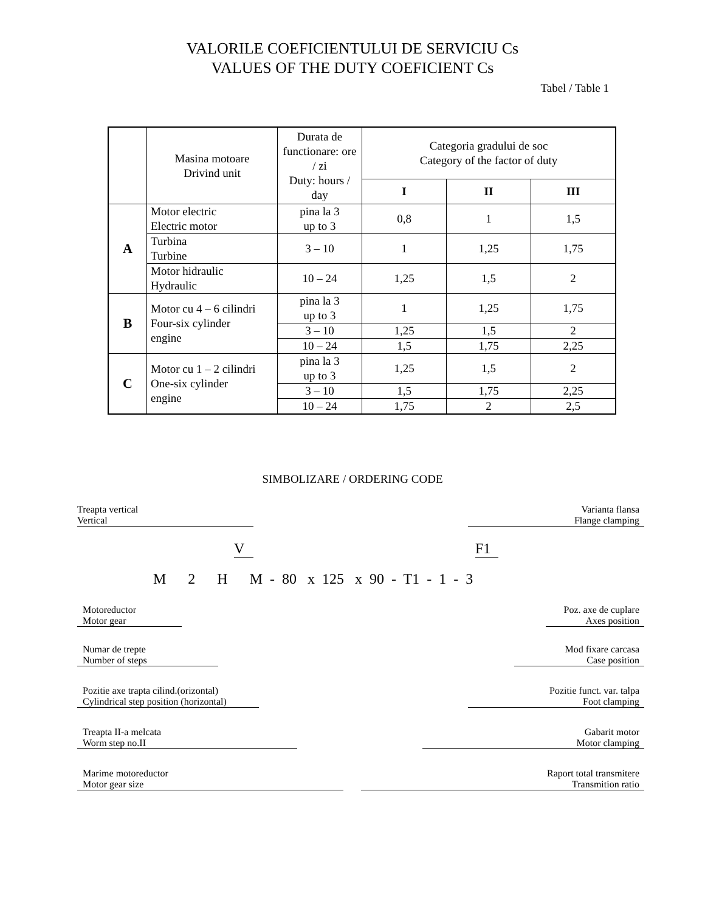VALORILE COEFICIENTULUI DE SERVICIU Cs
VALUES OF THE DUTY COEFICIENT Cs
Tabel / Table 1
| | Masina motoare Drivind unit | Durata de functionare: ore / zi Duty: hours / day | Categoria gradului de soc Category of the factor of duty | | |
| --- | --- | --- | --- | --- | --- |
| | | | I | II | III |
| A | Motor electric Electric motor | pina la 3 up to 3 | 0,8 | 1 | 1,5 |
| | Turbina Turbine | 3 – 10 | 1 | 1,25 | 1,75 |
| | Motor hidraulic Hydraulic | 10 – 24 | 1,25 | 1,5 | 2 |
| B | Motor cu 4 – 6 cilindri Four-six cylinder engine | pina la 3 up to 3 | 1 | 1,25 | 1,75 |
| | | 3 – 10 | 1,25 | 1,5 | 2 |
| | | 10 – 24 | 1,5 | 1,75 | 2,25 |
| C | Motor cu 1 – 2 cilindri One-six cylinder engine | pina la 3 up to 3 | 1,25 | 1,5 | 2 |
| | | 3 – 10 | 1,5 | 1,75 | 2,25 |
| | | 10 – 24 | 1,75 | 2 | 2,5 |
SIMBOLIZARE / ORDERING CODE
Treapta vertical
Vertical
Varianta flansa
Flange clamping
V F1
M 2 H M - 80 x 125 x 90 - T1 - 1 - 3
Motoreductor
Motor gear
Numar de trepte
Number of steps
Pozitie axe trapta cilind.(orizontal)
Cylindrical step position (horizontal)
Treapta II-a melcata
Worm step no.II
Marime motoreductor
Motor gear size
Poz. axe de cuplare
Axes position
Mod fixare carcasa
Case position
Pozitie funct. var. talpa
Foot clamping
Gabarit motor
Motor clamping
Raport total transmitere
Transmition ratio